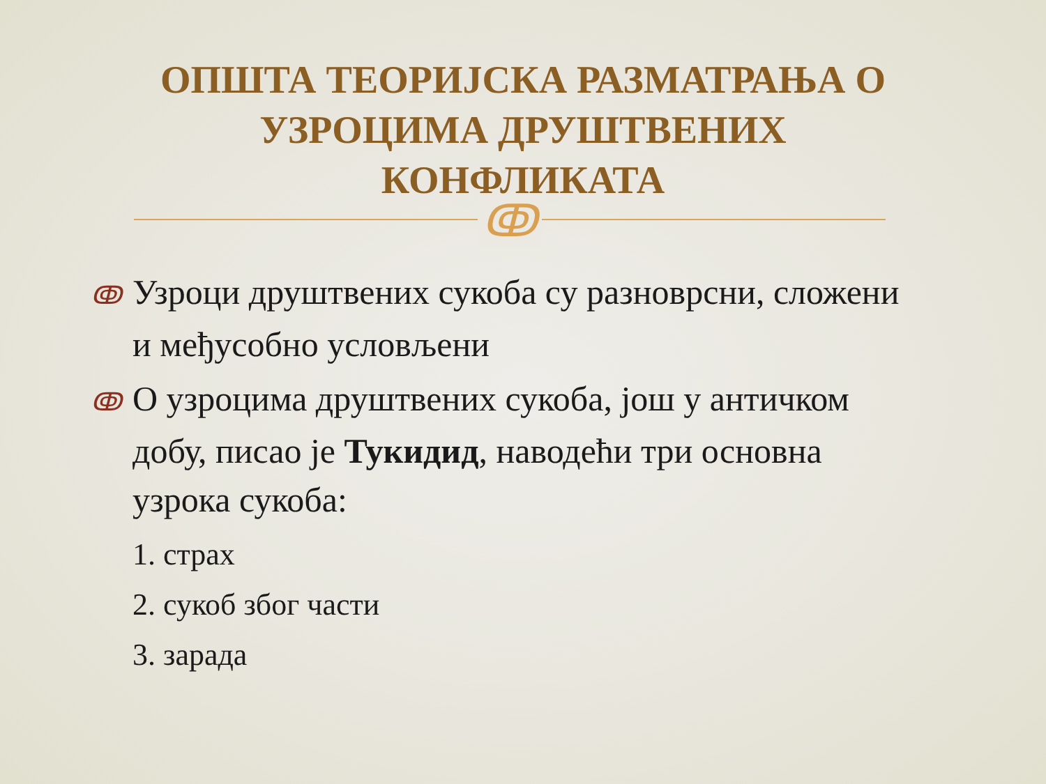ОПШТА ТЕОРИЈСКА РАЗМАТРАЊА О
УЗРОЦИМА ДРУШТВЕНИХ
КОНФЛИКАТА
ↂ
ↂ Узроци друштвених сукоба су разноврсни, сложени и међусобно условљени
ↂ О узроцима друштвених сукоба, још у античком добу, писао је Тукидид, наводећи три основна узрока сукоба:
1. страх
2. сукоб због части
3. зарада